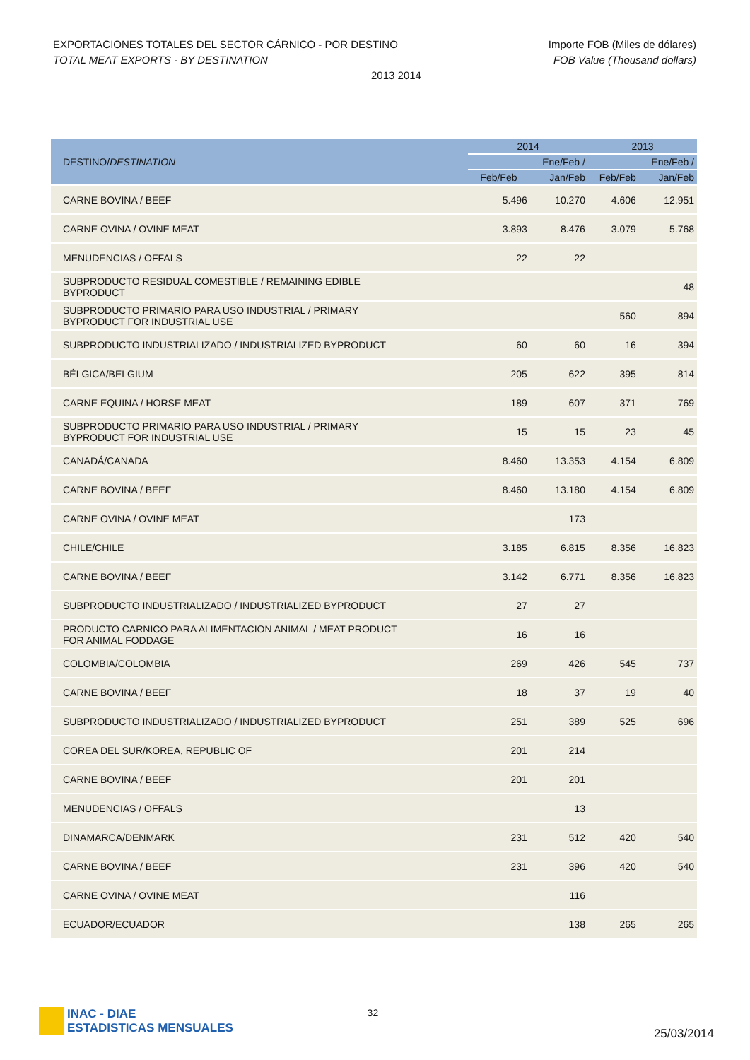Importe FOB (Miles de dólares)
FOB Value (Thousand dollars)
EXPORTACIONES TOTALES DEL SECTOR CÁRNICO - POR DESTINO
TOTAL MEAT EXPORTS - BY DESTINATION
2013 2014
| DESTINO/ DESTINATION | 2014 | | 2013 | |
| --- | --- | --- | --- | --- |
| | | Ene/Feb / | | Ene/Feb / |
| | Feb/Feb | Jan/Feb | Feb/Feb | Jan/Feb |
| CARNE BOVINA / BEEF | 5.496 | 10.270 | 4.606 | 12.951 |
| CARNE OVINA / OVINE MEAT | 3.893 | 8.476 | 3.079 | 5.768 |
| MENUDENCIAS / OFFALS | 22 | 22 | | |
| SUBPRODUCTO RESIDUAL COMESTIBLE / REMAINING EDIBLE BYPRODUCT | | | | 48 |
| SUBPRODUCTO PRIMARIO PARA USO INDUSTRIAL / PRIMARY BYPRODUCT FOR INDUSTRIAL USE | | | 560 | 894 |
| SUBPRODUCTO INDUSTRIALIZADO / INDUSTRIALIZED BYPRODUCT | 60 | 60 | 16 | 394 |
| BÉLGICA/BELGIUM | 205 | 622 | 395 | 814 |
| CARNE EQUINA / HORSE MEAT | 189 | 607 | 371 | 769 |
| SUBPRODUCTO PRIMARIO PARA USO INDUSTRIAL / PRIMARY BYPRODUCT FOR INDUSTRIAL USE | 15 | 15 | 23 | 45 |
| CANADÁ/CANADA | 8.460 | 13.353 | 4.154 | 6.809 |
| CARNE BOVINA / BEEF | 8.460 | 13.180 | 4.154 | 6.809 |
| CARNE OVINA / OVINE MEAT | | 173 | | |
| CHILE/CHILE | 3.185 | 6.815 | 8.356 | 16.823 |
| CARNE BOVINA / BEEF | 3.142 | 6.771 | 8.356 | 16.823 |
| SUBPRODUCTO INDUSTRIALIZADO / INDUSTRIALIZED BYPRODUCT | 27 | 27 | | |
| PRODUCTO CARNICO PARA ALIMENTACION ANIMAL / MEAT PRODUCT FOR ANIMAL FODDAGE | 16 | 16 | | |
| COLOMBIA/COLOMBIA | 269 | 426 | 545 | 737 |
| CARNE BOVINA / BEEF | 18 | 37 | 19 | 40 |
| SUBPRODUCTO INDUSTRIALIZADO / INDUSTRIALIZED BYPRODUCT | 251 | 389 | 525 | 696 |
| COREA DEL SUR/KOREA, REPUBLIC OF | 201 | 214 | | |
| CARNE BOVINA / BEEF | 201 | 201 | | |
| MENUDENCIAS / OFFALS | | 13 | | |
| DINAMARCA/DENMARK | 231 | 512 | 420 | 540 |
| CARNE BOVINA / BEEF | 231 | 396 | 420 | 540 |
| CARNE OVINA / OVINE MEAT | | 116 | | |
| ECUADOR/ECUADOR | | 138 | 265 | 265 |
INAC - DIAE
ESTADISTICAS MENSUALES
32
25/03/2014